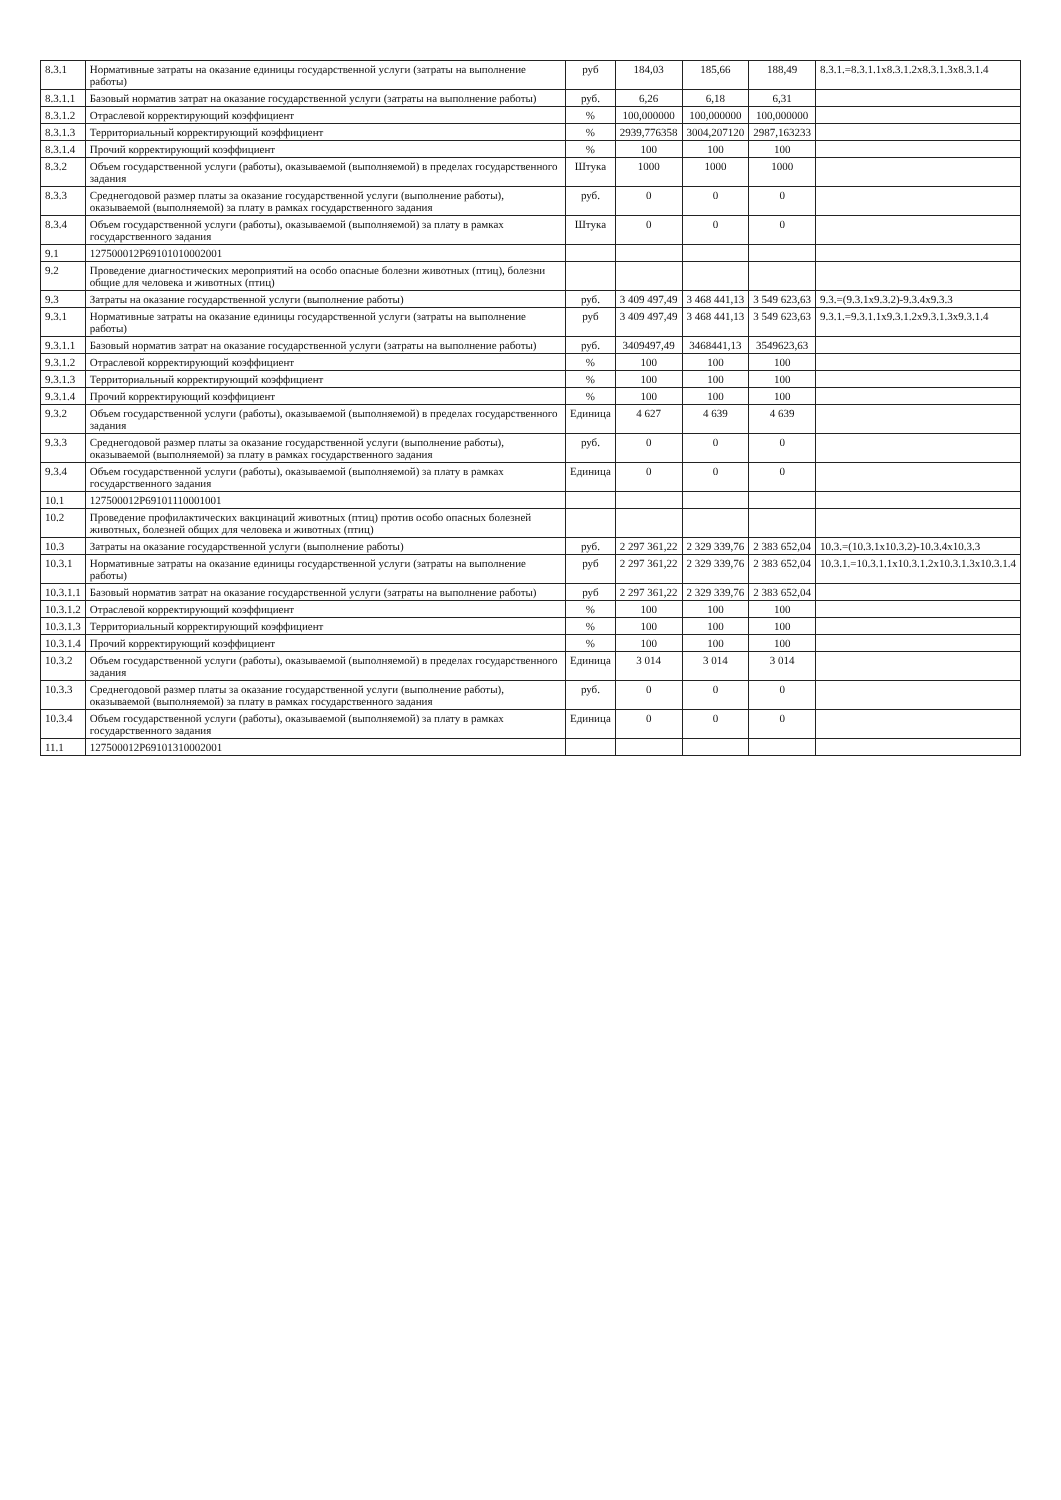| 8.3.1 | Нормативные затраты на оказание единицы государственной услуги (затраты на выполнение работы) | руб | 184,03 | 185,66 | 188,49 | 8.3.1.=8.3.1.1х8.3.1.2х8.3.1.3х8.3.1.4 |
| 8.3.1.1 | Базовый норматив затрат на оказание государственной услуги (затраты на выполнение работы) | руб. | 6,26 | 6,18 | 6,31 | |
| 8.3.1.2 | Отраслевой корректирующий коэффициент | % | 100,000000 | 100,000000 | 100,000000 | |
| 8.3.1.3 | Территориальный корректирующий коэффициент | % | 2939,776358 | 3004,207120 | 2987,163233 | |
| 8.3.1.4 | Прочий корректирующий коэффициент | % | 100 | 100 | 100 | |
| 8.3.2 | Объем государственной услуги (работы), оказываемой (выполняемой) в пределах государственного задания | Штука | 1000 | 1000 | 1000 | |
| 8.3.3 | Среднегодовой размер платы за оказание государственной услуги (выполнение работы), оказываемой (выполняемой) за плату в рамках государственного задания | руб. | 0 | 0 | 0 | |
| 8.3.4 | Объем государственной услуги (работы), оказываемой (выполняемой) за плату в рамках государственного задания | Штука | 0 | 0 | 0 | |
| 9.1 | 127500012Р69101010002001 | | | | | |
| 9.2 | Проведение диагностических мероприятий на особо опасные болезни животных (птиц), болезни общие для человека и животных (птиц) | | | | | |
| 9.3 | Затраты на оказание государственной услуги (выполнение работы) | руб. | 3 409 497,49 | 3 468 441,13 | 3 549 623,63 | 9.3.=(9.3.1х9.3.2)-9.3.4х9.3.3 |
| 9.3.1 | Нормативные затраты на оказание единицы государственной услуги (затраты на выполнение работы) | руб | 3 409 497,49 | 3 468 441,13 | 3 549 623,63 | 9.3.1.=9.3.1.1х9.3.1.2х9.3.1.3х9.3.1.4 |
| 9.3.1.1 | Базовый норматив затрат на оказание государственной услуги (затраты на выполнение работы) | руб. | 3409497,49 | 3468441,13 | 3549623,63 | |
| 9.3.1.2 | Отраслевой корректирующий коэффициент | % | 100 | 100 | 100 | |
| 9.3.1.3 | Территориальный корректирующий коэффициент | % | 100 | 100 | 100 | |
| 9.3.1.4 | Прочий корректирующий коэффициент | % | 100 | 100 | 100 | |
| 9.3.2 | Объем государственной услуги (работы), оказываемой (выполняемой) в пределах государственного задания | Единица | 4 627 | 4 639 | 4 639 | |
| 9.3.3 | Среднегодовой размер платы за оказание государственной услуги (выполнение работы), оказываемой (выполняемой) за плату в рамках государственного задания | руб. | 0 | 0 | 0 | |
| 9.3.4 | Объем государственной услуги (работы), оказываемой (выполняемой) за плату в рамках государственного задания | Единица | 0 | 0 | 0 | |
| 10.1 | 127500012Р69101110001001 | | | | | |
| 10.2 | Проведение профилактических вакцинаций животных (птиц) против особо опасных болезней животных, болезней общих для человека и животных (птиц) | | | | | |
| 10.3 | Затраты на оказание государственной услуги (выполнение работы) | руб. | 2 297 361,22 | 2 329 339,76 | 2 383 652,04 | 10.3.=(10.3.1х10.3.2)-10.3.4х10.3.3 |
| 10.3.1 | Нормативные затраты на оказание единицы государственной услуги (затраты на выполнение работы) | руб | 2 297 361,22 | 2 329 339,76 | 2 383 652,04 | 10.3.1.=10.3.1.1х10.3.1.2х10.3.1.3х10.3.1.4 |
| 10.3.1.1 | Базовый норматив затрат на оказание государственной услуги (затраты на выполнение работы) | руб | 2 297 361,22 | 2 329 339,76 | 2 383 652,04 | |
| 10.3.1.2 | Отраслевой корректирующий коэффициент | % | 100 | 100 | 100 | |
| 10.3.1.3 | Территориальный корректирующий коэффициент | % | 100 | 100 | 100 | |
| 10.3.1.4 | Прочий корректирующий коэффициент | % | 100 | 100 | 100 | |
| 10.3.2 | Объем государственной услуги (работы), оказываемой (выполняемой) в пределах государственного задания | Единица | 3 014 | 3 014 | 3 014 | |
| 10.3.3 | Среднегодовой размер платы за оказание государственной услуги (выполнение работы), оказываемой (выполняемой) за плату в рамках государственного задания | руб. | 0 | 0 | 0 | |
| 10.3.4 | Объем государственной услуги (работы), оказываемой (выполняемой) за плату в рамках государственного задания | Единица | 0 | 0 | 0 | |
| 11.1 | 127500012Р69101310002001 | | | | | |